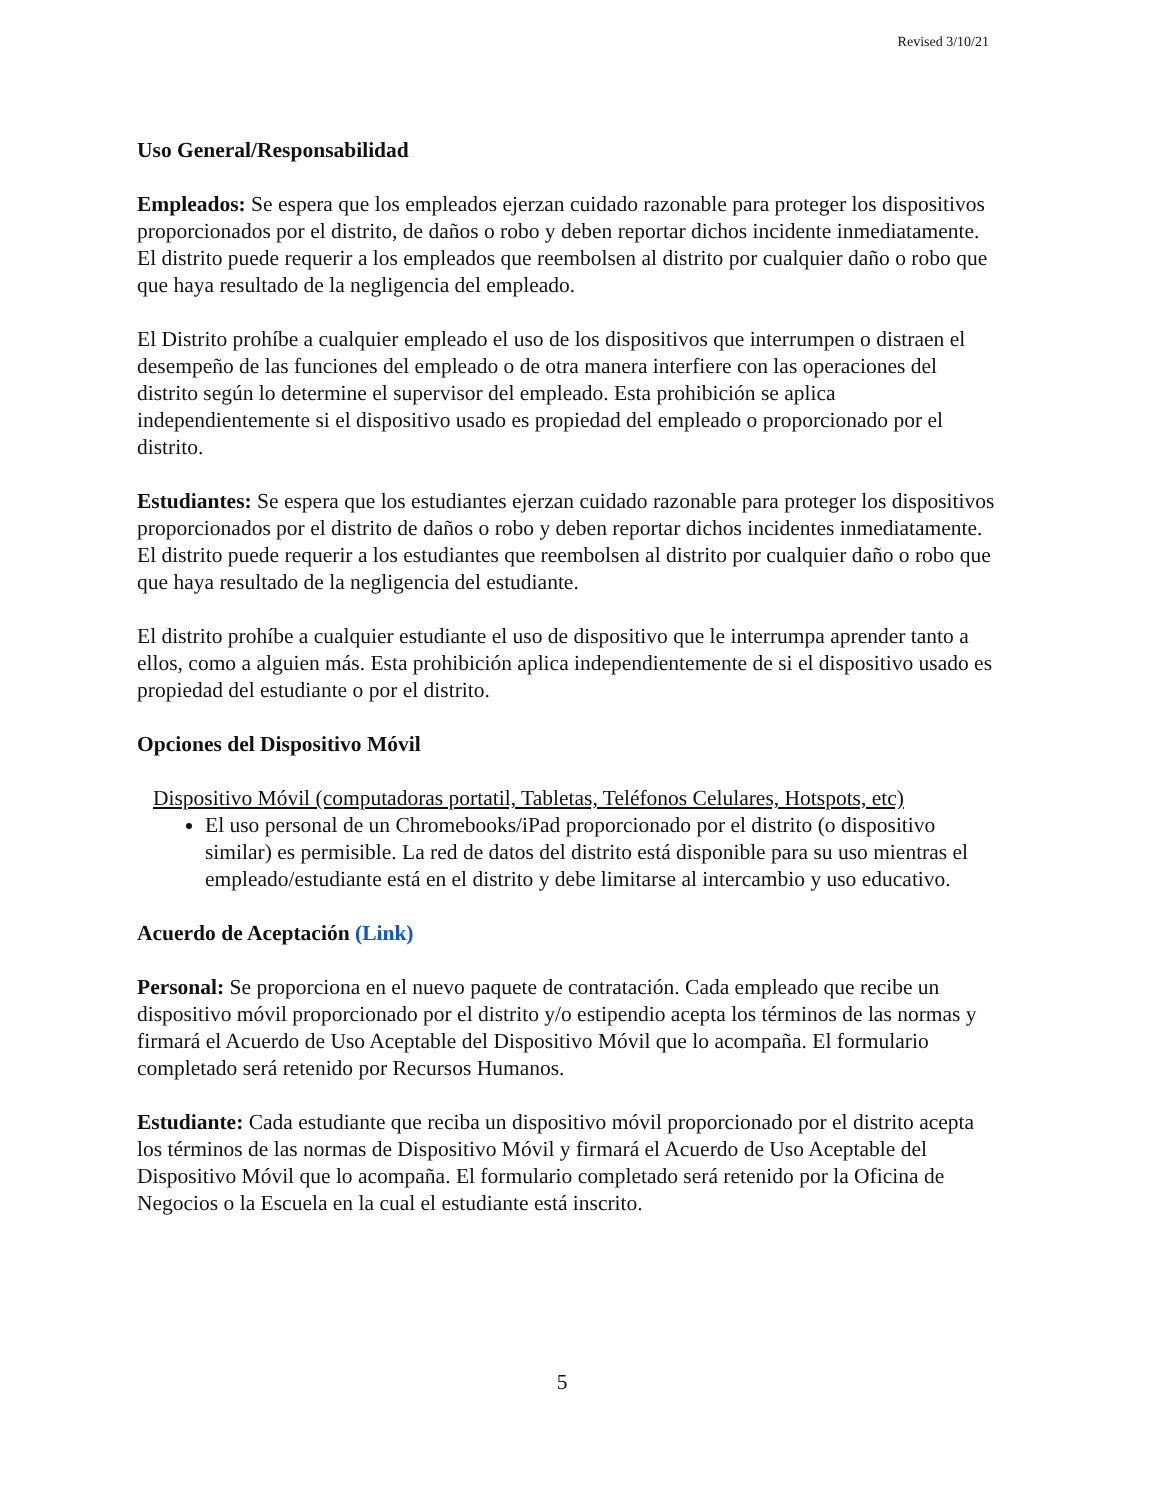Revised 3/10/21
Uso General/Responsabilidad
Empleados: Se espera que los empleados ejerzan cuidado razonable para proteger los dispositivos proporcionados por el distrito, de daños o robo y deben reportar dichos incidente inmediatamente. El distrito puede requerir a los empleados que reembolsen al distrito por cualquier daño o robo que que haya resultado de la negligencia del empleado.
El Distrito prohíbe a cualquier empleado el uso de los dispositivos que interrumpen o distraen el desempeño de las funciones del empleado o de otra manera interfiere con las operaciones del distrito según lo determine el supervisor del empleado. Esta prohibición se aplica independientemente si el dispositivo usado es propiedad del empleado o proporcionado por el distrito.
Estudiantes: Se espera que los estudiantes ejerzan cuidado razonable para proteger los dispositivos proporcionados por el distrito de daños o robo y deben reportar dichos incidentes inmediatamente. El distrito puede requerir a los estudiantes que reembolsen al distrito por cualquier daño o robo que que haya resultado de la negligencia del estudiante.
El distrito prohíbe a cualquier estudiante el uso de dispositivo que le interrumpa aprender tanto a ellos, como a alguien más. Esta prohibición aplica independientemente de si el dispositivo usado es propiedad del estudiante o por el distrito.
Opciones del Dispositivo Móvil
Dispositivo Móvil (computadoras portatil, Tabletas, Teléfonos Celulares, Hotspots, etc)
El uso personal de un Chromebooks/iPad proporcionado por el distrito (o dispositivo similar) es permisible. La red de datos del distrito está disponible para su uso mientras el empleado/estudiante está en el distrito y debe limitarse al intercambio y uso educativo.
Acuerdo de Aceptación (Link)
Personal: Se proporciona en el nuevo paquete de contratación. Cada empleado que recibe un dispositivo móvil proporcionado por el distrito y/o estipendio acepta los términos de las normas y firmará el Acuerdo de Uso Aceptable del Dispositivo Móvil que lo acompaña. El formulario completado será retenido por Recursos Humanos.
Estudiante: Cada estudiante que reciba un dispositivo móvil proporcionado por el distrito acepta los términos de las normas de Dispositivo Móvil y firmará el Acuerdo de Uso Aceptable del Dispositivo Móvil que lo acompaña. El formulario completado será retenido por la Oficina de Negocios o la Escuela en la cual el estudiante está inscrito.
5